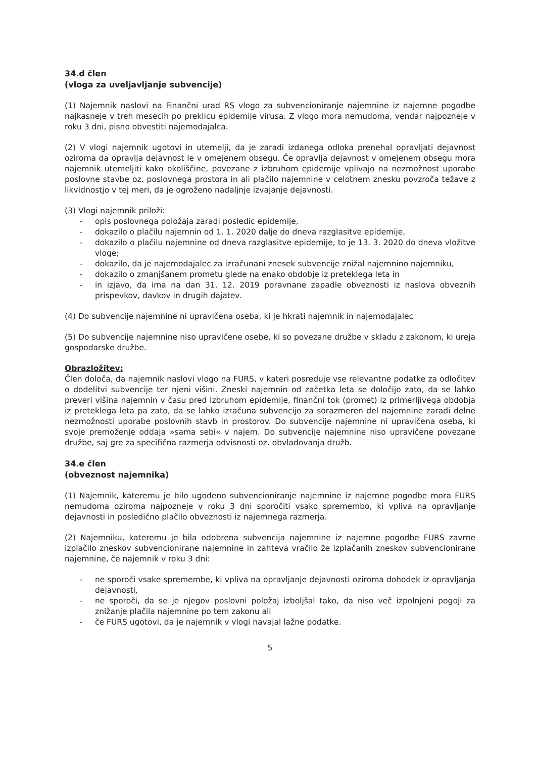34.d člen
(vloga za uveljavljanje subvencije)
(1) Najemnik naslovi na Finančni urad RS vlogo za subvencioniranje najemnine iz najemne pogodbe najkasneje v treh mesecih po preklicu epidemije virusa. Z vlogo mora nemudoma, vendar najpozneje v roku 3 dni, pisno obvestiti najemodajalca.
(2) V vlogi najemnik ugotovi in utemelji, da je zaradi izdanega odloka prenehal opravljati dejavnost oziroma da opravlja dejavnost le v omejenem obsegu. Če opravlja dejavnost v omejenem obsegu mora najemnik utemeljiti kako okoliščine, povezane z izbruhom epidemije vplivajo na nezmožnost uporabe poslovne stavbe oz. poslovnega prostora in ali plačilo najemnine v celotnem znesku povzroča težave z likvidnostjo v tej meri, da je ogroženo nadaljnje izvajanje dejavnosti.
(3) Vlogi najemnik priloži:
- opis poslovnega položaja zaradi posledic epidemije,
- dokazilo o plačilu najemnin od 1. 1. 2020 dalje do dneva razglasitve epidemije,
- dokazilo o plačilu najemnine od dneva razglasitve epidemije, to je 13. 3. 2020 do dneva vložitve vloge;
- dokazilo, da je najemodajalec za izračunani znesek subvencije znižal najemnino najemniku,
- dokazilo o zmanjšanem prometu glede na enako obdobje iz preteklega leta in
- in izjavo, da ima na dan 31. 12. 2019 poravnane zapadle obveznosti iz naslova obveznih prispevkov, davkov in drugih dajatev.
(4) Do subvencije najemnine ni upravičena oseba, ki je hkrati najemnik in najemodajalec
(5) Do subvencije najemnine niso upravičene osebe, ki so povezane družbe v skladu z zakonom, ki ureja gospodarske družbe.
Obrazložitev:
Člen določa, da najemnik naslovi vlogo na FURS, v kateri posreduje vse relevantne podatke za odločitev o dodelitvi subvencije ter njeni višini. Zneski najemnin od začetka leta se določijo zato, da se lahko preveri višina najemnin v času pred izbruhom epidemije, finančni tok (promet) iz primerljivega obdobja iz preteklega leta pa zato, da se lahko izračuna subvencijo za sorazmeren del najemnine zaradi delne nezmožnosti uporabe poslovnih stavb in prostorov. Do subvencije najemnine ni upravičena oseba, ki svoje premoženje oddaja »sama sebi« v najem. Do subvencije najemnine niso upravičene povezane družbe, saj gre za specifična razmerja odvisnosti oz. obvladovanja družb.
34.e člen
(obveznost najemnika)
(1) Najemnik, kateremu je bilo ugodeno subvencioniranje najemnine iz najemne pogodbe mora FURS nemudoma oziroma najpozneje v roku 3 dni sporočiti vsako spremembo, ki vpliva na opravljanje dejavnosti in posledično plačilo obveznosti iz najemnega razmerja.
(2) Najemniku, kateremu je bila odobrena subvencija najemnine iz najemne pogodbe FURS zavrne izplačilo zneskov subvencionirane najemnine in zahteva vračilo že izplačanih zneskov subvencionirane najemnine, če najemnik v roku 3 dni:
- ne sporoči vsake spremembe, ki vpliva na opravljanje dejavnosti oziroma dohodek iz opravljanja dejavnosti,
- ne sporoči, da se je njegov poslovni položaj izboljšal tako, da niso več izpolnjeni pogoji za znižanje plačila najemnine po tem zakonu ali
- če FURS ugotovi, da je najemnik v vlogi navajal lažne podatke.
5